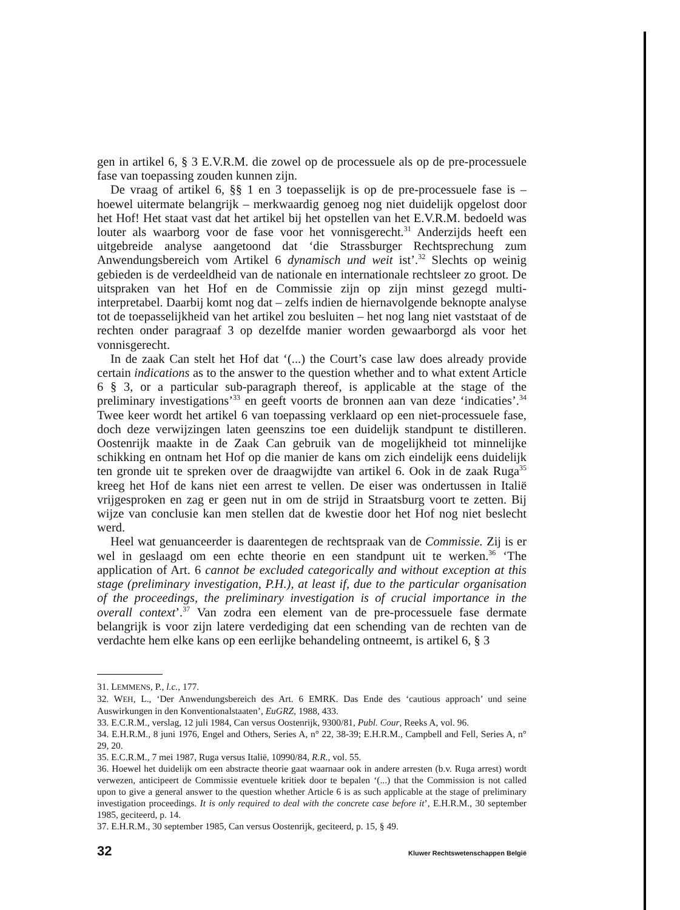gen in artikel 6, § 3 E.V.R.M. die zowel op de processuele als op de pre-processuele fase van toepassing zouden kunnen zijn.
De vraag of artikel 6, §§ 1 en 3 toepasselijk is op de pre-processuele fase is – hoewel uitermate belangrijk – merkwaardig genoeg nog niet duidelijk opgelost door het Hof! Het staat vast dat het artikel bij het opstellen van het E.V.R.M. bedoeld was louter als waarborg voor de fase voor het vonnisgerecht.<sup>31</sup> Anderzijds heeft een uitgebreide analyse aangetoond dat ‘die Strassburger Rechtsprechung zum Anwendungsbereich vom Artikel 6 dynamisch und weit ist’.<sup>32</sup> Slechts op weinig gebieden is de verdeeldheid van de nationale en internationale rechtsleer zo groot. De uitspraken van het Hof en de Commissie zijn op zijn minst gezegd multi-interpretabel. Daarbij komt nog dat – zelfs indien de hiernavolgende beknopte analyse tot de toepasselijkheid van het artikel zou besluiten – het nog lang niet vaststaat of de rechten onder paragraaf 3 op dezelfde manier worden gewaarborgd als voor het vonnisgerecht.
In de zaak Can stelt het Hof dat ‘(...) the Court’s case law does already provide certain indications as to the answer to the question whether and to what extent Article 6 § 3, or a particular sub-paragraph thereof, is applicable at the stage of the preliminary investigations’<sup>33</sup> en geeft voorts de bronnen aan van deze ‘indicaties’.<sup>34</sup> Twee keer wordt het artikel 6 van toepassing verklaard op een niet-processuele fase, doch deze verwijzingen laten geenszins toe een duidelijk standpunt te distilleren. Oostenrijk maakte in de Zaak Can gebruik van de mogelijkheid tot minnelijke schikking en ontnam het Hof op die manier de kans om zich eindelijk eens duidelijk ten gronde uit te spreken over de draagwijdte van artikel 6. Ook in de zaak Ruga<sup>35</sup> kreeg het Hof de kans niet een arrest te vellen. De eiser was ondertussen in Italië vrijgesproken en zag er geen nut in om de strijd in Straatsburg voort te zetten. Bij wijze van conclusie kan men stellen dat de kwestie door het Hof nog niet beslecht werd.
Heel wat genuanceerder is daarentegen de rechtspraak van de Commissie. Zij is er wel in geslaagd om een echte theorie en een standpunt uit te werken.<sup>36</sup> ‘The application of Art. 6 cannot be excluded categorically and without exception at this stage (preliminary investigation, P.H.), at least if, due to the particular organisation of the proceedings, the preliminary investigation is of crucial importance in the overall context’.<sup>37</sup> Van zodra een element van de pre-processuele fase dermate belangrijk is voor zijn latere verdediging dat een schending van de rechten van de verdachte hem elke kans op een eerlijke behandeling ontneemt, is artikel 6, § 3
31. LEMMENS, P., l.c., 177.
32. WEH, L., ‘Der Anwendungsbereich des Art. 6 EMRK. Das Ende des ‘cautious approach’ und seine Auswirkungen in den Konventionalstaaten’, EuGRZ, 1988, 433.
33. E.C.R.M., verslag, 12 juli 1984, Can versus Oostenrijk, 9300/81, Publ. Cour, Reeks A, vol. 96.
34. E.H.R.M., 8 juni 1976, Engel and Others, Series A, n° 22, 38-39; E.H.R.M., Campbell and Fell, Series A, n° 29, 20.
35. E.C.R.M., 7 mei 1987, Ruga versus Italië, 10990/84, R.R., vol. 55.
36. Hoewel het duidelijk om een abstracte theorie gaat waarnaar ook in andere arresten (b.v. Ruga arrest) wordt verwezen, anticipeert de Commissie eventuele kritiek door te bepalen ‘(...) that the Commission is not called upon to give a general answer to the question whether Article 6 is as such applicable at the stage of preliminary investigation proceedings. It is only required to deal with the concrete case before it’, E.H.R.M., 30 september 1985, geciteerd, p. 14.
37. E.H.R.M., 30 september 1985, Can versus Oostenrijk, geciteerd, p. 15, § 49.
32 Kluwer Rechtswetenschappen België